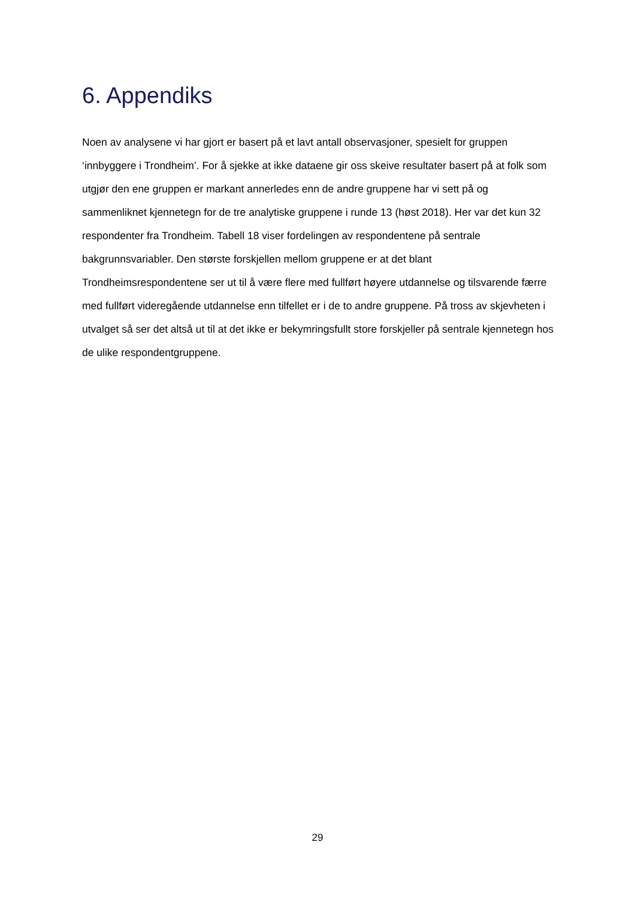6. Appendiks
Noen av analysene vi har gjort er basert på et lavt antall observasjoner, spesielt for gruppen ‘innbyggere i Trondheim’. For å sjekke at ikke dataene gir oss skeive resultater basert på at folk som utgjør den ene gruppen er markant annerledes enn de andre gruppene har vi sett på og sammenliknet kjennetegn for de tre analytiske gruppene i runde 13 (høst 2018). Her var det kun 32 respondenter fra Trondheim. Tabell 18 viser fordelingen av respondentene på sentrale bakgrunnsvariabler. Den største forskjellen mellom gruppene er at det blant Trondheimsrespondentene ser ut til å være flere med fullført høyere utdannelse og tilsvarende færre med fullført videregående utdannelse enn tilfellet er i de to andre gruppene. På tross av skjevheten i utvalget så ser det altså ut til at det ikke er bekymringsfullt store forskjeller på sentrale kjennetegn hos de ulike respondentgruppene.
29